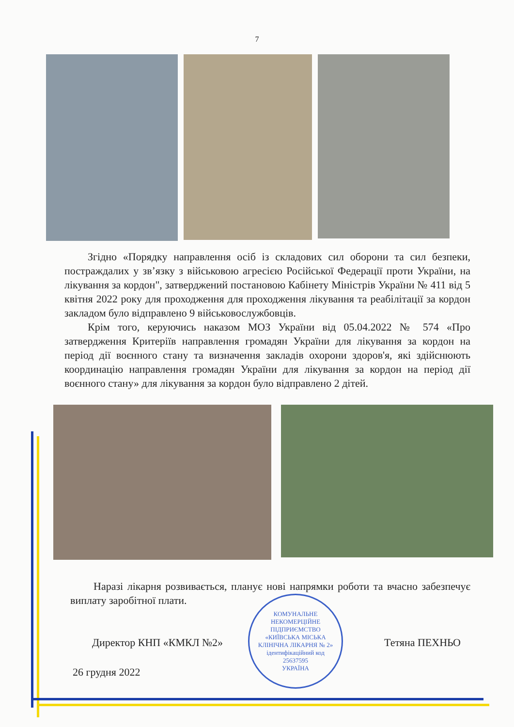7
Згідно «Порядку направлення осіб із складових сил оборони та сил безпеки, постраждалих у зв’язку з військовою агресією Російської Федерації проти України, на лікування за кордон", затверджений постановою Кабінету Міністрів України № 411 від 5 квітня 2022 року для проходження для проходження лікування та реабілітації за кордон закладом було відправлено 9 військовослужбовців.
Крім того, керуючись наказом МОЗ України від 05.04.2022 № 574 «Про затвердження Критеріїв направлення громадян України для лікування за кордон на період дії воєнного стану та визначення закладів охорони здоров'я, які здійснюють координацію направлення громадян України для лікування за кордон на період дії воєнного стану» для лікування за кордон було відправлено 2 дітей.
Наразі лікарня розвивається, планує нові напрямки роботи та вчасно забезпечує виплату заробітної плати.
КОМУНАЛЬНЕ НЕКОМЕРЦІЙНЕ ПІДПРИЄМСТВО
«КИЇВСЬКА МІСЬКА КЛІНІЧНА ЛІКАРНЯ № 2»
ідентифікаційний код
25637595
УКРАЇНА
Директор КНП «КМКЛ №2» Тетяна ПЕХНЬО
26 грудня 2022